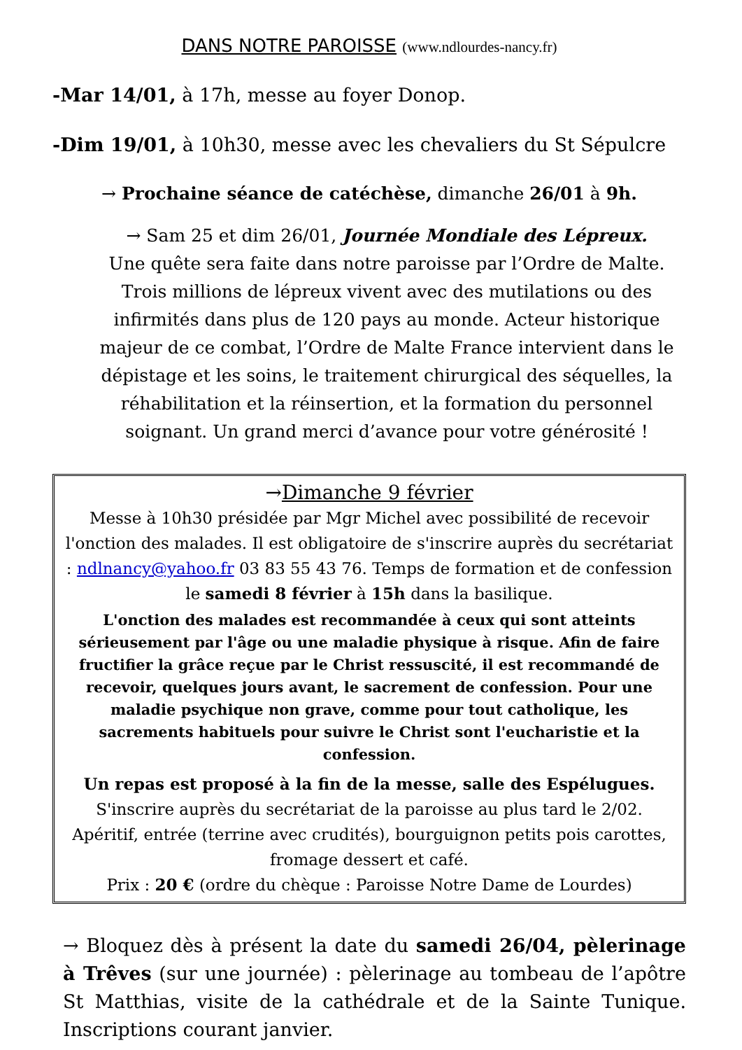DANS NOTRE PAROISSE (www.ndlourdes-nancy.fr)
-Mar 14/01, à 17h, messe au foyer Donop.
-Dim 19/01, à 10h30, messe avec les chevaliers du St Sépulcre
→ Prochaine séance de catéchèse, dimanche 26/01 à 9h.
→ Sam 25 et dim 26/01, Journée Mondiale des Lépreux.
Une quête sera faite dans notre paroisse par l’Ordre de Malte. Trois millions de lépreux vivent avec des mutilations ou des infirmités dans plus de 120 pays au monde. Acteur historique majeur de ce combat, l’Ordre de Malte France intervient dans le dépistage et les soins, le traitement chirurgical des séquelles, la réhabilitation et la réinsertion, et la formation du personnel soignant. Un grand merci d’avance pour votre générosité !
→Dimanche 9 février
Messe à 10h30 présidée par Mgr Michel avec possibilité de recevoir l'onction des malades. Il est obligatoire de s'inscrire auprès du secrétariat : ndlnancy@yahoo.fr 03 83 55 43 76. Temps de formation et de confession le samedi 8 février à 15h dans la basilique.
L'onction des malades est recommandée à ceux qui sont atteints sérieusement par l'âge ou une maladie physique à risque. Afin de faire fructifier la grâce reçue par le Christ ressuscité, il est recommandé de recevoir, quelques jours avant, le sacrement de confession. Pour une maladie psychique non grave, comme pour tout catholique, les sacrements habituels pour suivre le Christ sont l'eucharistie et la confession.
Un repas est proposé à la fin de la messe, salle des Espélugues. S'inscrire auprès du secrétariat de la paroisse au plus tard le 2/02. Apéritif, entrée (terrine avec crudités), bourguignon petits pois carottes, fromage dessert et café.
Prix : 20 € (ordre du chèque : Paroisse Notre Dame de Lourdes)
→ Bloquez dès à présent la date du samedi 26/04, pèlerinage à Trêves (sur une journée) : pèlerinage au tombeau de l’apôtre St Matthias, visite de la cathédrale et de la Sainte Tunique. Inscriptions courant janvier.